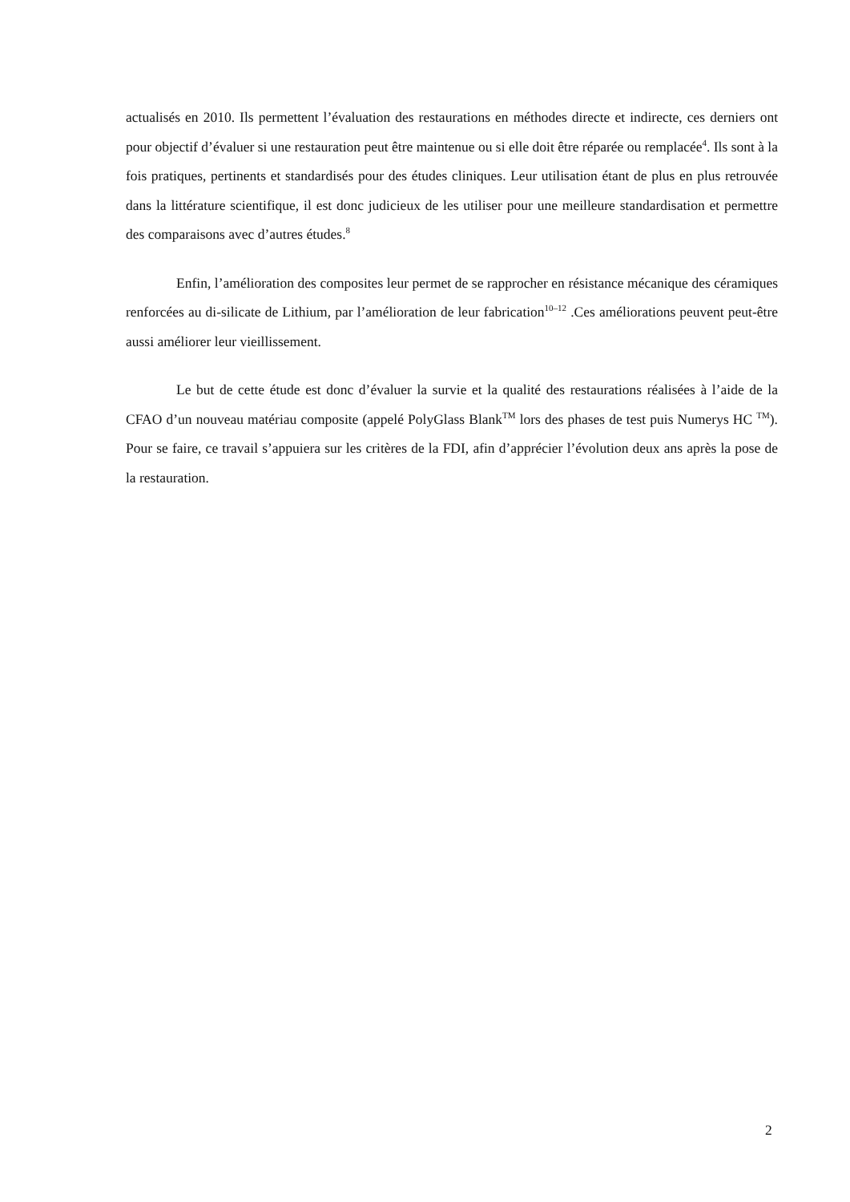actualisés en 2010. Ils permettent l’évaluation des restaurations en méthodes directe et indirecte, ces derniers ont pour objectif d’évaluer si une restauration peut être maintenue ou si elle doit être réparée ou remplacée<sup>4</sup>. Ils sont à la fois pratiques, pertinents et standardisés pour des études cliniques. Leur utilisation étant de plus en plus retrouvée dans la littérature scientifique, il est donc judicieux de les utiliser pour une meilleure standardisation et permettre des comparaisons avec d’autres études.<sup>8</sup>
Enfin, l’amélioration des composites leur permet de se rapprocher en résistance mécanique des céramiques renforcées au di-silicate de Lithium, par l’amélioration de leur fabrication<sup>10–12</sup> .Ces améliorations peuvent peut-être aussi améliorer leur vieillissement.
Le but de cette étude est donc d’évaluer la survie et la qualité des restaurations réalisées à l’aide de la CFAO d’un nouveau matériau composite (appelé PolyGlass Blank<sup>TM</sup> lors des phases de test puis Numerys HC <sup>TM</sup>). Pour se faire, ce travail s’appuiera sur les critères de la FDI, afin d’apprécier l’évolution deux ans après la pose de la restauration.
2